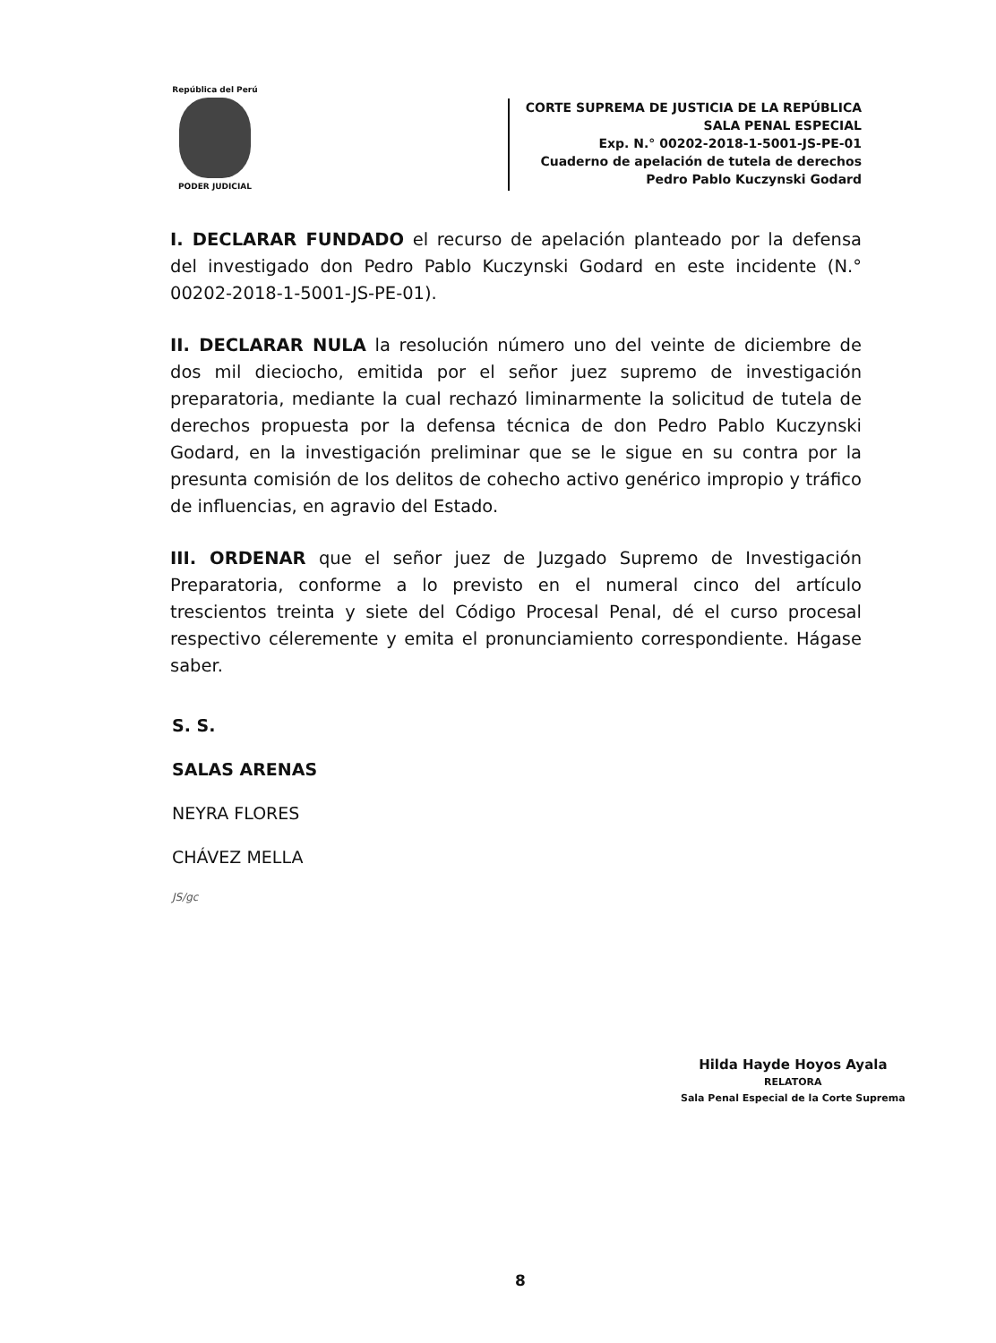República del Perú
PODER JUDICIAL
CORTE SUPREMA DE JUSTICIA DE LA REPÚBLICA
SALA PENAL ESPECIAL
Exp. N.° 00202-2018-1-5001-JS-PE-01
Cuaderno de apelación de tutela de derechos
Pedro Pablo Kuczynski Godard
I. DECLARAR FUNDADO el recurso de apelación planteado por la defensa del investigado don Pedro Pablo Kuczynski Godard en este incidente (N.° 00202-2018-1-5001-JS-PE-01).
II. DECLARAR NULA la resolución número uno del veinte de diciembre de dos mil dieciocho, emitida por el señor juez supremo de investigación preparatoria, mediante la cual rechazó liminarmente la solicitud de tutela de derechos propuesta por la defensa técnica de don Pedro Pablo Kuczynski Godard, en la investigación preliminar que se le sigue en su contra por la presunta comisión de los delitos de cohecho activo genérico impropio y tráfico de influencias, en agravio del Estado.
III. ORDENAR que el señor juez de Juzgado Supremo de Investigación Preparatoria, conforme a lo previsto en el numeral cinco del artículo trescientos treinta y siete del Código Procesal Penal, dé el curso procesal respectivo céleremente y emita el pronunciamiento correspondiente. Hágase saber.
S. S.
SALAS ARENAS
NEYRA FLORES
CHÁVEZ MELLA
JS/gc
Hilda Hayde Hoyos Ayala
RELATORA
Sala Penal Especial de la Corte Suprema
8